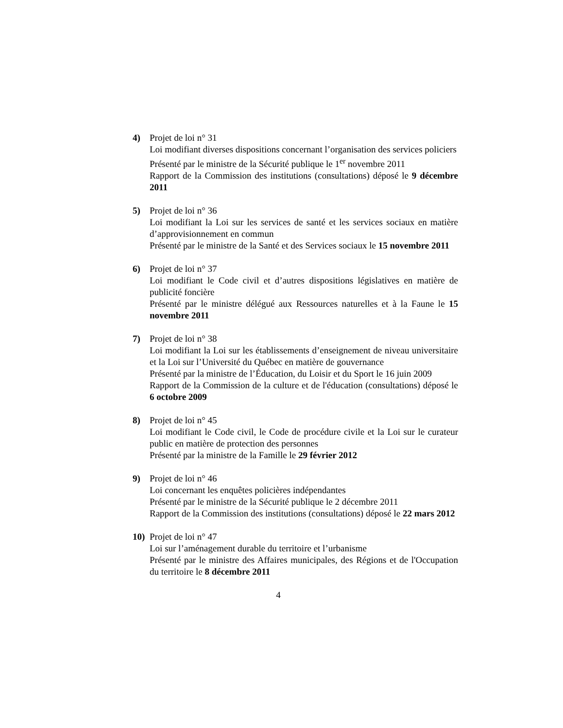4) Projet de loi n° 31
Loi modifiant diverses dispositions concernant l’organisation des services policiers
Présenté par le ministre de la Sécurité publique le 1<sup>er</sup> novembre 2011
Rapport de la Commission des institutions (consultations) déposé le 9 décembre 2011
5) Projet de loi n° 36
Loi modifiant la Loi sur les services de santé et les services sociaux en matière d’approvisionnement en commun
Présenté par le ministre de la Santé et des Services sociaux le 15 novembre 2011
6) Projet de loi n° 37
Loi modifiant le Code civil et d’autres dispositions législatives en matière de publicité foncière
Présenté par le ministre délégué aux Ressources naturelles et à la Faune le 15 novembre 2011
7) Projet de loi n° 38
Loi modifiant la Loi sur les établissements d’enseignement de niveau universitaire et la Loi sur l’Université du Québec en matière de gouvernance
Présenté par la ministre de l’Éducation, du Loisir et du Sport le 16 juin 2009
Rapport de la Commission de la culture et de l'éducation (consultations) déposé le 6 octobre 2009
8) Projet de loi n° 45
Loi modifiant le Code civil, le Code de procédure civile et la Loi sur le curateur public en matière de protection des personnes
Présenté par la ministre de la Famille le 29 février 2012
9) Projet de loi n° 46
Loi concernant les enquêtes policières indépendantes
Présenté par le ministre de la Sécurité publique le 2 décembre 2011
Rapport de la Commission des institutions (consultations) déposé le 22 mars 2012
10) Projet de loi n° 47
Loi sur l’aménagement durable du territoire et l’urbanisme
Présenté par le ministre des Affaires municipales, des Régions et de l'Occupation du territoire le 8 décembre 2011
4